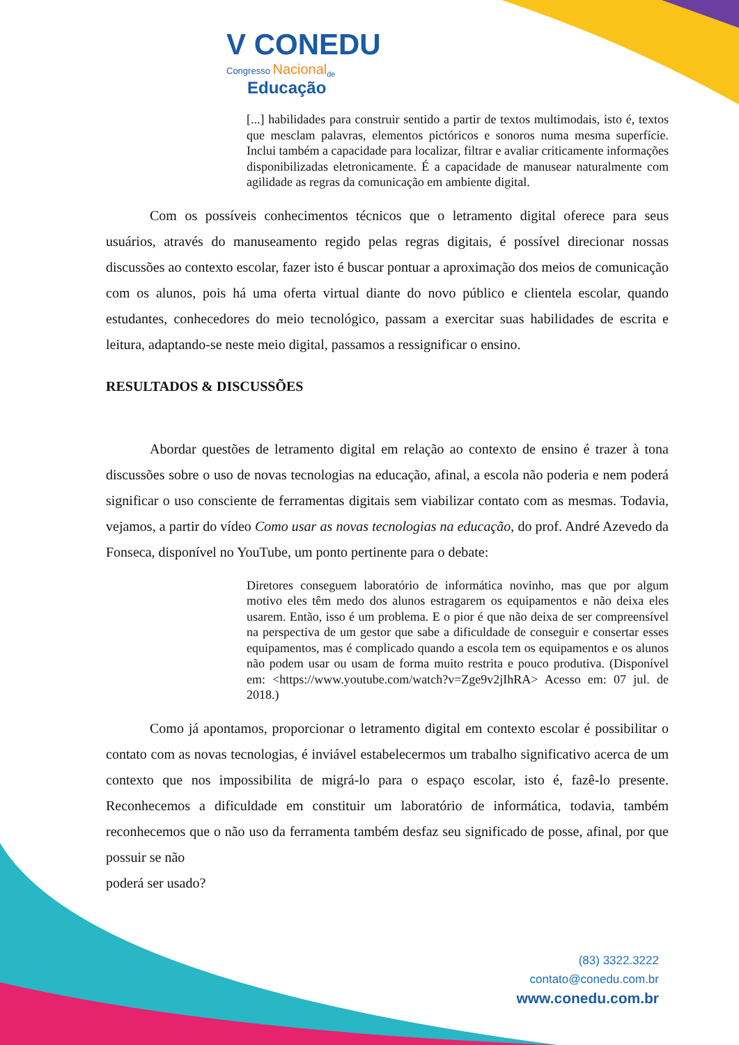V CONEDU
Congresso Nacional<sub>de</sub>
Educação
[...] habilidades para construir sentido a partir de textos multimodais, isto é, textos que mesclam palavras, elementos pictóricos e sonoros numa mesma superfície. Inclui também a capacidade para localizar, filtrar e avaliar criticamente informações disponibilizadas eletronicamente. É a capacidade de manusear naturalmente com agilidade as regras da comunicação em ambiente digital.
Com os possíveis conhecimentos técnicos que o letramento digital oferece para seus usuários, através do manuseamento regido pelas regras digitais, é possível direcionar nossas discussões ao contexto escolar, fazer isto é buscar pontuar a aproximação dos meios de comunicação com os alunos, pois há uma oferta virtual diante do novo público e clientela escolar, quando estudantes, conhecedores do meio tecnológico, passam a exercitar suas habilidades de escrita e leitura, adaptando-se neste meio digital, passamos a ressignificar o ensino.
RESULTADOS & DISCUSSÕES
Abordar questões de letramento digital em relação ao contexto de ensino é trazer à tona discussões sobre o uso de novas tecnologias na educação, afinal, a escola não poderia e nem poderá significar o uso consciente de ferramentas digitais sem viabilizar contato com as mesmas. Todavia, vejamos, a partir do vídeo Como usar as novas tecnologias na educação, do prof. André Azevedo da Fonseca, disponível no YouTube, um ponto pertinente para o debate:
Diretores conseguem laboratório de informática novinho, mas que por algum motivo eles têm medo dos alunos estragarem os equipamentos e não deixa eles usarem. Então, isso é um problema. E o pior é que não deixa de ser compreensível na perspectiva de um gestor que sabe a dificuldade de conseguir e consertar esses equipamentos, mas é complicado quando a escola tem os equipamentos e os alunos não podem usar ou usam de forma muito restrita e pouco produtiva. (Disponível em: <https://www.youtube.com/watch?v=Zge9v2jIhRA> Acesso em: 07 jul. de 2018.)
Como já apontamos, proporcionar o letramento digital em contexto escolar é possibilitar o contato com as novas tecnologias, é inviável estabelecermos um trabalho significativo acerca de um contexto que nos impossibilita de migrá-lo para o espaço escolar, isto é, fazê-lo presente. Reconhecemos a dificuldade em constituir um laboratório de informática, todavia, também reconhecemos que o não uso da ferramenta também desfaz seu significado de posse, afinal, por que possuir se não
poderá ser usado?
(83) 3322.3222
contato@conedu.com.br
www.conedu.com.br